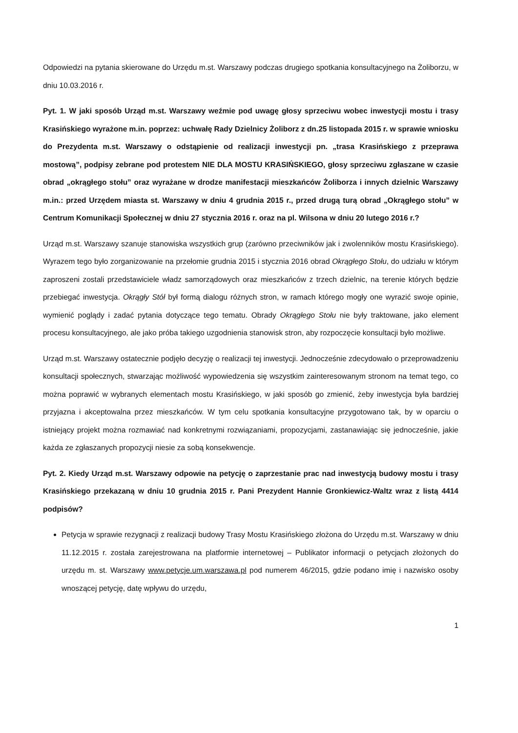Odpowiedzi na pytania skierowane do Urzędu m.st. Warszawy podczas drugiego spotkania konsultacyjnego na Żoliborzu, w dniu 10.03.2016 r.
Pyt. 1. W jaki sposób Urząd m.st. Warszawy weźmie pod uwagę głosy sprzeciwu wobec inwestycji mostu i trasy Krasińskiego wyrażone m.in. poprzez: uchwałę Rady Dzielnicy Żoliborz z dn.25 listopada 2015 r. w sprawie wniosku do Prezydenta m.st. Warszawy o odstąpienie od realizacji inwestycji pn. „trasa Krasińskiego z przeprawa mostową”, podpisy zebrane pod protestem NIE DLA MOSTU KRASIŃSKIEGO, głosy sprzeciwu zgłaszane w czasie obrad „okrągłego stołu” oraz wyrażane w drodze manifestacji mieszkańców Żoliborza i innych dzielnic Warszawy m.in.: przed Urzędem miasta st. Warszawy w dniu 4 grudnia 2015 r., przed drugą turą obrad „Okrągłego stołu” w Centrum Komunikacji Społecznej w dniu 27 stycznia 2016 r. oraz na pl. Wilsona w dniu 20 lutego 2016 r.?
Urząd m.st. Warszawy szanuje stanowiska wszystkich grup (zarówno przeciwników jak i zwolenników mostu Krasińskiego). Wyrazem tego było zorganizowanie na przełomie grudnia 2015 i stycznia 2016 obrad Okrągłego Stołu, do udziału w którym zaproszeni zostali przedstawiciele władz samorządowych oraz mieszkańców z trzech dzielnic, na terenie których będzie przebiegać inwestycja. Okrągły Stół był formą dialogu różnych stron, w ramach którego mogły one wyrazić swoje opinie, wymienić poglądy i zadać pytania dotyczące tego tematu. Obrady Okrągłego Stołu nie były traktowane, jako element procesu konsultacyjnego, ale jako próba takiego uzgodnienia stanowisk stron, aby rozpoczęcie konsultacji było możliwe.
Urząd m.st. Warszawy ostatecznie podjęło decyzję o realizacji tej inwestycji. Jednocześnie zdecydowało o przeprowadzeniu konsultacji społecznych, stwarzając możliwość wypowiedzenia się wszystkim zainteresowanym stronom na temat tego, co można poprawić w wybranych elementach mostu Krasińskiego, w jaki sposób go zmienić, żeby inwestycja była bardziej przyjazna i akceptowalna przez mieszkańców. W tym celu spotkania konsultacyjne przygotowano tak, by w oparciu o istniejący projekt można rozmawiać nad konkretnymi rozwiązaniami, propozycjami, zastanawiając się jednocześnie, jakie każda ze zgłaszanych propozycji niesie za sobą konsekwencje.
Pyt. 2. Kiedy Urząd m.st. Warszawy odpowie na petycję o zaprzestanie prac nad inwestycją budowy mostu i trasy Krasińskiego przekazaną w dniu 10 grudnia 2015 r. Pani Prezydent Hannie Gronkiewicz-Waltz wraz z listą 4414 podpisów?
Petycja w sprawie rezygnacji z realizacji budowy Trasy Mostu Krasińskiego złożona do Urzędu m.st. Warszawy w dniu 11.12.2015 r. została zarejestrowana na platformie internetowej – Publikator informacji o petycjach złożonych do urzędu m. st. Warszawy www.petycje.um.warszawa.pl pod numerem 46/2015, gdzie podano imię i nazwisko osoby wnoszącej petycję, datę wpływu do urzędu,
1